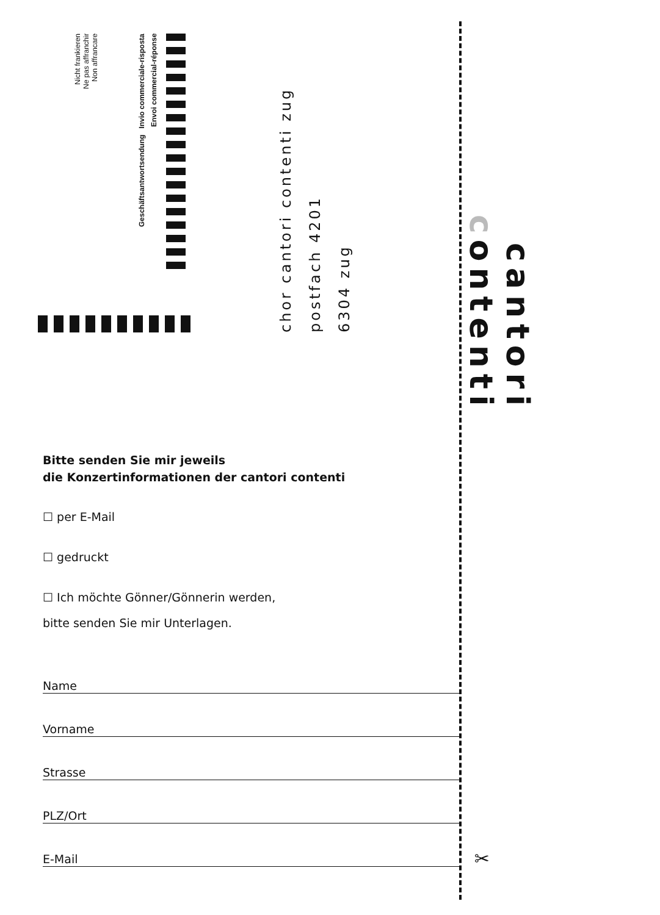Nicht frankieren
Ne pas affranchir
Non affrancare
Geschäftsantwortsendung Invio commerciale-risposta
Envoi commercial-réponse
chor cantori contenti zug
postfach 4201
6304 zug
cantori contenti
Bitte senden Sie mir jeweils
die Konzertinformationen der cantori contenti
☐ per E-Mail
☐ gedruckt
☐ Ich möchte Gönner/Gönnerin werden,
bitte senden Sie mir Unterlagen.
Name
Vorname
Strasse
PLZ/Ort
E-Mail ✂